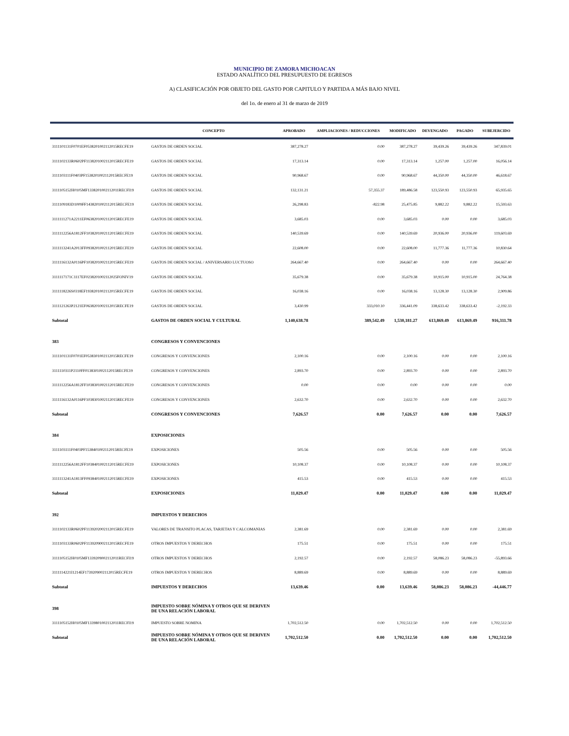MUNICIPIO DE ZAMORA MICHOACAN
ESTADO ANALÍTICO DEL PRESUPUESTO DE EGRESOS
A) CLASIFICACIÓN POR OBJETO DEL GASTO POR CAPITULO Y PARTIDA A MÁS BAJO NIVEL
del 1o. de enero al 31 de marzo de 2019
| | CONCEPTO | APROBADO | AMPLIACIONES / REDUCCIONES | MODIFICADO | DEVENGADO | PAGADO | SUBEJERCIDO |
| --- | --- | --- | --- | --- | --- | --- | --- |
| 3111101131F0701EF0538201002112015RECFE19 | GASTOS DE ORDEN SOCIAL | 387,278.27 | 0.00 | 387,278.27 | 39,439.26 | 39,439.26 | 347,839.01 |
| 3111102133R0602PF1138201002112015RECFE19 | GASTOS DE ORDEN SOCIAL | 17,313.14 | 0.00 | 17,313.14 | 1,257.00 | 1,257.00 | 16,056.14 |
| 3111103111F0403PF1538201002112015RECFE19 | GASTOS DE ORDEN SOCIAL | 90,968.67 | 0.00 | 90,968.67 | 44,350.00 | 44,350.00 | 46,618.67 |
| 3111105152H0105MF1338201002112011RECFI19 | GASTOS DE ORDEN SOCIAL | 132,131.21 | 57,355.37 | 189,486.58 | 123,550.93 | 123,550.93 | 65,935.65 |
| 3111109183D1009FF1438201002112015RECFE19 | GASTOS DE ORDEN SOCIAL | 26,298.83 | -822.98 | 25,475.85 | 9,882.22 | 9,882.22 | 15,593.63 |
| 3111111271A2211EF0638201002112015RECFE19 | GASTOS DE ORDEN SOCIAL | 3,685.03 | 0.00 | 3,685.03 | 0.00 | 0.00 | 3,685.03 |
| 3111112256A1812FF1038201002112015RECFE19 | GASTOS DE ORDEN SOCIAL | 140,539.69 | 0.00 | 140,539.69 | 20,936.00 | 20,936.00 | 119,603.69 |
| 3111113241A2013FF0938201002112015RECFE19 | GASTOS DE ORDEN SOCIAL | 22,608.00 | 0.00 | 22,608.00 | 11,777.36 | 11,777.36 | 10,830.64 |
| 3111116132A0116PF1038201002112015RECFE19 | GASTOS DE ORDEN SOCIAL / ANIVERSARIO LUCTUOSO | 264,667.40 | 0.00 | 264,667.40 | 0.00 | 0.00 | 264,667.40 |
| 3111117171C1117EF0238201002112025FONIV19 | GASTOS DE ORDEN SOCIAL | 35,679.38 | 0.00 | 35,679.38 | 10,915.00 | 10,915.00 | 24,764.38 |
| 3111118226S0318EF1938201002112015RECFE19 | GASTOS DE ORDEN SOCIAL | 16,038.16 | 0.00 | 16,038.16 | 13,128.30 | 13,128.30 | 2,909.86 |
| 3111121263P2121EF0638201002112015RECFE19 | GASTOS DE ORDEN SOCIAL | 3,430.99 | 333,010.10 | 336,441.09 | 338,633.42 | 338,633.42 | -2,192.33 |
| Subtotal | GASTOS DE ORDEN SOCIAL Y CULTURAL | 1,140,638.78 | 389,542.49 | 1,530,181.27 | 613,869.49 | 613,869.49 | 916,311.78 |
| 383 | CONGRESOS Y CONVENCIONES | | | | | | |
| 3111101131F0701EF0538301002112015RECFE19 | CONGRESOS Y CONVENCIONES | 2,100.16 | 0.00 | 2,100.16 | 0.00 | 0.00 | 2,100.16 |
| 3111110311P2110FF0138301002112015RECFE19 | CONGRESOS Y CONVENCIONES | 2,893.70 | 0.00 | 2,893.70 | 0.00 | 0.00 | 2,893.70 |
| 3111112256A1812FF1038301002112015RECFE19 | CONGRESOS Y CONVENCIONES | 0.00 | 0.00 | 0.00 | 0.00 | 0.00 | 0.00 |
| 3111116132A0116PF1038301002112015RECFE19 | CONGRESOS Y CONVENCIONES | 2,632.70 | 0.00 | 2,632.70 | 0.00 | 0.00 | 2,632.70 |
| Subtotal | CONGRESOS Y CONVENCIONES | 7,626.57 | 0.00 | 7,626.57 | 0.00 | 0.00 | 7,626.57 |
| 384 | EXPOSICIONES | | | | | | |
| 3111103111F0403PF1538401002112015RECFE19 | EXPOSICIONES | 505.56 | 0.00 | 505.56 | 0.00 | 0.00 | 505.56 |
| 3111112256A1812FF1038401002112015RECFE19 | EXPOSICIONES | 10,108.37 | 0.00 | 10,108.37 | 0.00 | 0.00 | 10,108.37 |
| 3111113241A1813FF0938401002112015RECFE19 | EXPOSICIONES | 415.53 | 0.00 | 415.53 | 0.00 | 0.00 | 415.53 |
| Subtotal | EXPOSICIONES | 11,029.47 | 0.00 | 11,029.47 | 0.00 | 0.00 | 11,029.47 |
| 392 | IMPUESTOS Y DERECHOS | | | | | | |
| 3111102133R0602PF1139202002112015RECFE19 | VALORES DE TRANSITO PLACAS, TARJETAS Y CALCOMANIAS | 2,381.69 | 0.00 | 2,381.69 | 0.00 | 0.00 | 2,381.69 |
| 3111103133R0602PF1139209002112015RECFE19 | OTROS IMPUESTOS Y DERECHOS | 175.51 | 0.00 | 175.51 | 0.00 | 0.00 | 175.51 |
| 3111105152H0105MF1339209002112011RECFI19 | OTROS IMPUESTOS Y DERECHOS | 2,192.57 | 0.00 | 2,192.57 | 58,086.23 | 58,086.23 | -55,893.66 |
| 3111114221I1214EF1739209002112015RECFE19 | OTROS IMPUESTOS Y DERECHOS | 8,889.69 | 0.00 | 8,889.69 | 0.00 | 0.00 | 8,889.69 |
| Subtotal | IMPUESTOS Y DERECHOS | 13,639.46 | 0.00 | 13,639.46 | 58,086.23 | 58,086.23 | -44,446.77 |
| 398 | IMPUESTO SOBRE NÓMINA Y OTROS QUE SE DERIVEN DE UNA RELACIÓN LABORAL | | | | | | |
| 3111105152H0105MF1339801002112011RECFI19 | IMPUESTO SOBRE NOMINA | 1,702,512.50 | 0.00 | 1,702,512.50 | 0.00 | 0.00 | 1,702,512.50 |
| Subtotal | IMPUESTO SOBRE NÓMINA Y OTROS QUE SE DERIVEN DE UNA RELACIÓN LABORAL | 1,702,512.50 | 0.00 | 1,702,512.50 | 0.00 | 0.00 | 1,702,512.50 |